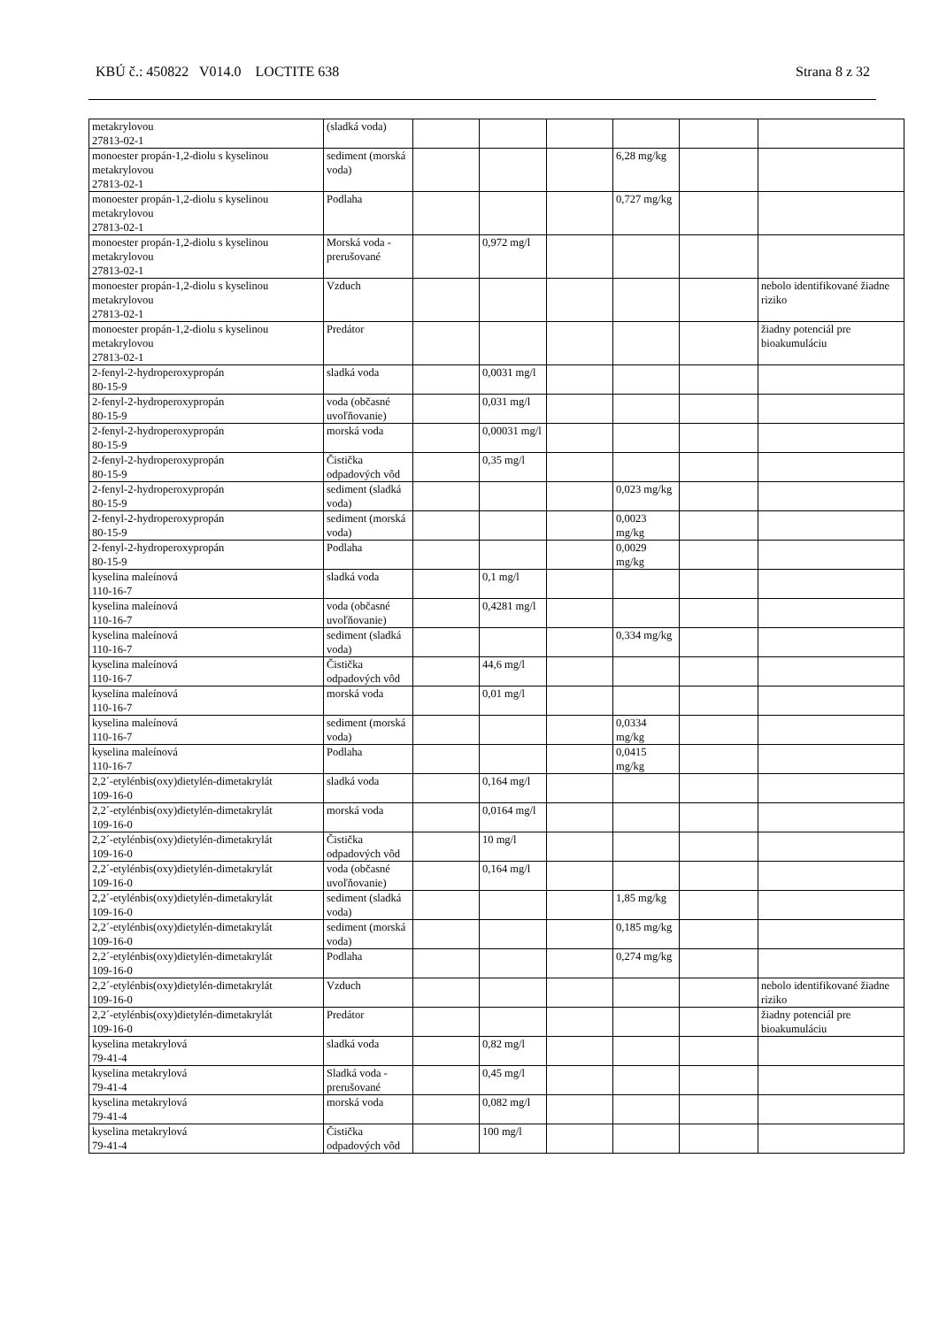KBÚ č.: 450822 V014.0 LOCTITE 638 Strana 8 z 32
| metakrylovou 27813-02-1 | (sladká voda) | | | | | | |
| monoester propán-1,2-diolu s kyselinou metakrylovou 27813-02-1 | sediment (morská voda) | | | | 6,28 mg/kg | | |
| monoester propán-1,2-diolu s kyselinou metakrylovou 27813-02-1 | Podlaha | | | | 0,727 mg/kg | | |
| monoester propán-1,2-diolu s kyselinou metakrylovou 27813-02-1 | Morská voda - prerušované | | 0,972 mg/l | | | | |
| monoester propán-1,2-diolu s kyselinou metakrylovou 27813-02-1 | Vzduch | | | | | | nebolo identifikované žiadne riziko |
| monoester propán-1,2-diolu s kyselinou metakrylovou 27813-02-1 | Predátor | | | | | | žiadny potenciál pre bioakumuláciu |
| 2-fenyl-2-hydroperoxypropán 80-15-9 | sladká voda | | 0,0031 mg/l | | | | |
| 2-fenyl-2-hydroperoxypropán 80-15-9 | voda (občasné uvoľňovanie) | | 0,031 mg/l | | | | |
| 2-fenyl-2-hydroperoxypropán 80-15-9 | morská voda | | 0,00031 mg/l | | | | |
| 2-fenyl-2-hydroperoxypropán 80-15-9 | Čistička odpadových vôd | | 0,35 mg/l | | | | |
| 2-fenyl-2-hydroperoxypropán 80-15-9 | sediment (sladká voda) | | | | 0,023 mg/kg | | |
| 2-fenyl-2-hydroperoxypropán 80-15-9 | sediment (morská voda) | | | | 0,0023 mg/kg | | |
| 2-fenyl-2-hydroperoxypropán 80-15-9 | Podlaha | | | | 0,0029 mg/kg | | |
| kyselina maleínová 110-16-7 | sladká voda | | 0,1 mg/l | | | | |
| kyselina maleínová 110-16-7 | voda (občasné uvoľňovanie) | | 0,4281 mg/l | | | | |
| kyselina maleínová 110-16-7 | sediment (sladká voda) | | | | 0,334 mg/kg | | |
| kyselina maleínová 110-16-7 | Čistička odpadových vôd | | 44,6 mg/l | | | | |
| kyselina maleínová 110-16-7 | morská voda | | 0,01 mg/l | | | | |
| kyselina maleínová 110-16-7 | sediment (morská voda) | | | | 0,0334 mg/kg | | |
| kyselina maleínová 110-16-7 | Podlaha | | | | 0,0415 mg/kg | | |
| 2,2´-etylénbis(oxy)dietylén-dimetakrylát 109-16-0 | sladká voda | | 0,164 mg/l | | | | |
| 2,2´-etylénbis(oxy)dietylén-dimetakrylát 109-16-0 | morská voda | | 0,0164 mg/l | | | | |
| 2,2´-etylénbis(oxy)dietylén-dimetakrylát 109-16-0 | Čistička odpadových vôd | | 10 mg/l | | | | |
| 2,2´-etylénbis(oxy)dietylén-dimetakrylát 109-16-0 | voda (občasné uvoľňovanie) | | 0,164 mg/l | | | | |
| 2,2´-etylénbis(oxy)dietylén-dimetakrylát 109-16-0 | sediment (sladká voda) | | | | 1,85 mg/kg | | |
| 2,2´-etylénbis(oxy)dietylén-dimetakrylát 109-16-0 | sediment (morská voda) | | | | 0,185 mg/kg | | |
| 2,2´-etylénbis(oxy)dietylén-dimetakrylát 109-16-0 | Podlaha | | | | 0,274 mg/kg | | |
| 2,2´-etylénbis(oxy)dietylén-dimetakrylát 109-16-0 | Vzduch | | | | | | nebolo identifikované žiadne riziko |
| 2,2´-etylénbis(oxy)dietylén-dimetakrylát 109-16-0 | Predátor | | | | | | žiadny potenciál pre bioakumuláciu |
| kyselina metakrylová 79-41-4 | sladká voda | | 0,82 mg/l | | | | |
| kyselina metakrylová 79-41-4 | Sladká voda - prerušované | | 0,45 mg/l | | | | |
| kyselina metakrylová 79-41-4 | morská voda | | 0,082 mg/l | | | | |
| kyselina metakrylová 79-41-4 | Čistička odpadových vôd | | 100 mg/l | | | | |